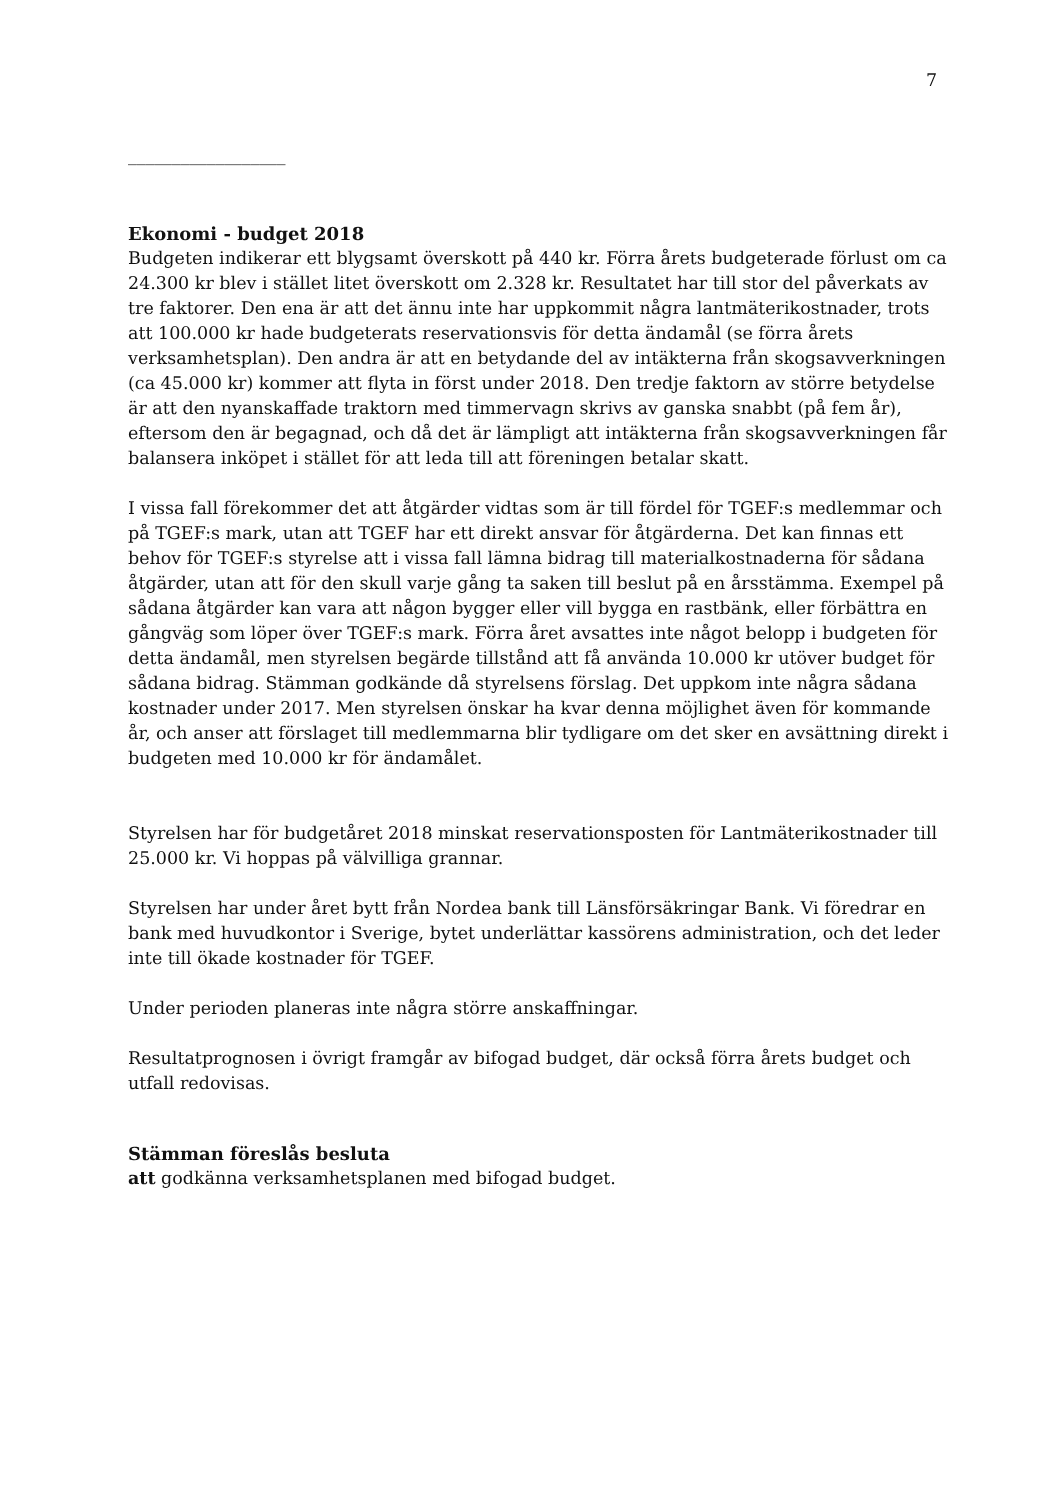7
__________________
Ekonomi - budget 2018
Budgeten indikerar ett blygsamt överskott på 440 kr. Förra årets budgeterade förlust om ca 24.300 kr blev i stället litet överskott om 2.328 kr. Resultatet har till stor del påverkats av tre faktorer. Den ena är att det ännu inte har uppkommit några lantmäterikostnader, trots att 100.000 kr hade budgeterats reservationsvis för detta ändamål (se förra årets verksamhetsplan). Den andra är att en betydande del av intäkterna från skogsavverkningen (ca 45.000 kr) kommer att flyta in först under 2018. Den tredje faktorn av större betydelse är att den nyanskaffade traktorn med timmervagn skrivs av ganska snabbt (på fem år), eftersom den är begagnad, och då det är lämpligt att intäkterna från skogsavverkningen får balansera inköpet i stället för att leda till att föreningen betalar skatt.
I vissa fall förekommer det att åtgärder vidtas som är till fördel för TGEF:s medlemmar och på TGEF:s mark, utan att TGEF har ett direkt ansvar för åtgärderna. Det kan finnas ett behov för TGEF:s styrelse att i vissa fall lämna bidrag till materialkostnaderna för sådana åtgärder, utan att för den skull varje gång ta saken till beslut på en årsstämma. Exempel på sådana åtgärder kan vara att någon bygger eller vill bygga en rastbänk, eller förbättra en gångväg som löper över TGEF:s mark. Förra året avsattes inte något belopp i budgeten för detta ändamål, men styrelsen begärde tillstånd att få använda 10.000 kr utöver budget för sådana bidrag. Stämman godkände då styrelsens förslag. Det uppkom inte några sådana kostnader under 2017. Men styrelsen önskar ha kvar denna möjlighet även för kommande år, och anser att förslaget till medlemmarna blir tydligare om det sker en avsättning direkt i budgeten med 10.000 kr för ändamålet.
Styrelsen har för budgetåret 2018 minskat reservationsposten för Lantmäterikostnader till 25.000 kr. Vi hoppas på välvilliga grannar.
Styrelsen har under året bytt från Nordea bank till Länsförsäkringar Bank. Vi föredrar en bank med huvudkontor i Sverige, bytet underlättar kassörens administration, och det leder inte till ökade kostnader för TGEF.
Under perioden planeras inte några större anskaffningar.
Resultatprognosen i övrigt framgår av bifogad budget, där också förra årets budget och utfall redovisas.
Stämman föreslås besluta
att godkänna verksamhetsplanen med bifogad budget.